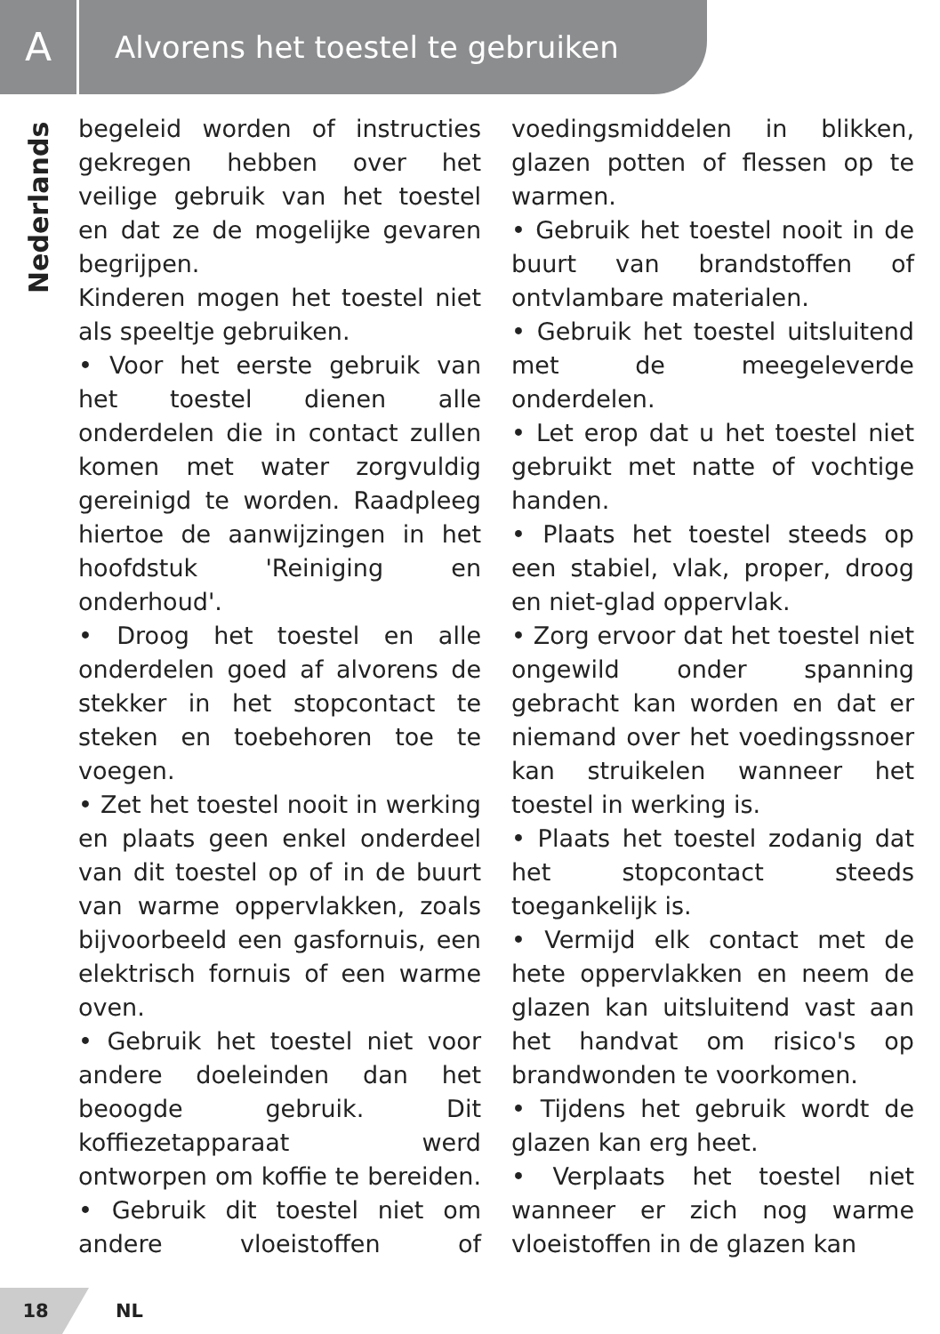A
Alvorens het toestel te gebruiken
Nederlands
begeleid worden of instructies gekregen hebben over het veilige gebruik van het toestel en dat ze de mogelijke gevaren begrijpen.
Kinderen mogen het toestel niet als speeltje gebruiken.
• Voor het eerste gebruik van het toestel dienen alle onderdelen die in contact zullen komen met water zorgvuldig gereinigd te worden. Raadpleeg hiertoe de aanwijzingen in het hoofdstuk 'Reiniging en onderhoud'.
• Droog het toestel en alle onderdelen goed af alvorens de stekker in het stopcontact te steken en toebehoren toe te voegen.
• Zet het toestel nooit in werking en plaats geen enkel onderdeel van dit toestel op of in de buurt van warme oppervlakken, zoals bijvoorbeeld een gasfornuis, een elektrisch fornuis of een warme oven.
• Gebruik het toestel niet voor andere doeleinden dan het beoogde gebruik. Dit koffiezetapparaat werd ontworpen om koffie te bereiden. • Gebruik dit toestel niet om andere vloeistoffen of voedingsmiddelen in blikken, glazen potten of flessen op te warmen.
• Gebruik het toestel nooit in de buurt van brandstoffen of ontvlambare materialen.
• Gebruik het toestel uitsluitend met de meegeleverde onderdelen.
• Let erop dat u het toestel niet gebruikt met natte of vochtige handen.
• Plaats het toestel steeds op een stabiel, vlak, proper, droog en niet-glad oppervlak.
• Zorg ervoor dat het toestel niet ongewild onder spanning gebracht kan worden en dat er niemand over het voedingssnoer kan struikelen wanneer het toestel in werking is.
• Plaats het toestel zodanig dat het stopcontact steeds toegankelijk is.
• Vermijd elk contact met de hete oppervlakken en neem de glazen kan uitsluitend vast aan het handvat om risico's op brandwonden te voorkomen.
• Tijdens het gebruik wordt de glazen kan erg heet.
• Verplaats het toestel niet wanneer er zich nog warme vloeistoffen in de glazen kan
18
NL